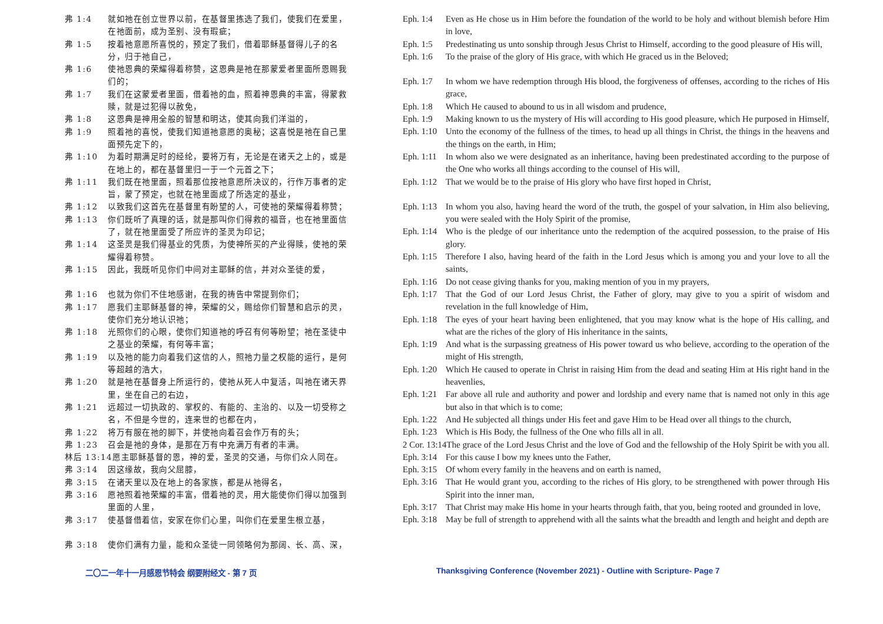弗 1:4 就如祂在创立世界以前，在基督里拣选了我们，使我们在爱里，在祂面前，成为圣别、没有瑕疵；
弗 1:5 按着祂意愿所喜悦的，预定了我们，借着耶稣基督得儿子的名分，归于祂自己，
弗 1:6 使祂恩典的荣耀得着称赞，这恩典是祂在那蒙爱者里面所恩赐我们的；
弗 1:7 我们在这蒙爱者里面，借着祂的血，照着神恩典的丰富，得蒙救赎，就是过犯得以赦免，
弗 1:8 这恩典是神用全般的智慧和明达，使其向我们洋溢的，
弗 1:9 照着祂的喜悦，使我们知道祂意愿的奥秘；这喜悦是祂在自己里面预先定下的，
弗 1:10 为着时期满足时的经纶，要将万有，无论是在诸天之上的，或是在地上的，都在基督里归一于一个元首之下；
弗 1:11 我们既在祂里面，照着那位按祂意愿所决议的，行作万事者的定旨，蒙了预定，也就在祂里面成了所选定的基业，
弗 1:12 以致我们这首先在基督里有盼望的人，可使祂的荣耀得着称赞；
弗 1:13 你们既听了真理的话，就是那叫你们得救的福音，也在祂里面信了，就在祂里面受了所应许的圣灵为印记；
弗 1:14 这圣灵是我们得基业的凭质，为使神所买的产业得赎，使祂的荣耀得着称赞。
弗 1:15 因此，我既听见你们中间对主耶稣的信，并对众圣徒的爱，
弗 1:16 也就为你们不住地感谢，在我的祷告中常提到你们；
弗 1:17 愿我们主耶稣基督的神，荣耀的父，赐给你们智慧和启示的灵，使你们充分地认识祂；
弗 1:18 光照你们的心眼，使你们知道祂的呼召有何等盼望；祂在圣徒中之基业的荣耀，有何等丰富；
弗 1:19 以及祂的能力向着我们这信的人，照祂力量之权能的运行，是何等超越的浩大，
弗 1:20 就是祂在基督身上所运行的，使祂从死人中复活，叫祂在诸天界里，坐在自己的右边，
弗 1:21 远超过一切执政的、掌权的、有能的、主治的、以及一切受称之名，不但是今世的，连来世的也都在内，
弗 1:22 将万有服在祂的脚下，并使祂向着召会作万有的头；
弗 1:23 召会是祂的身体，是那在万有中充满万有者的丰满。
林后 13:14 愿主耶稣基督的恩，神的爱，圣灵的交通，与你们众人同在。
弗 3:14 因这缘故，我向父屈膝，
弗 3:15 在诸天里以及在地上的各家族，都是从祂得名，
弗 3:16 愿祂照着祂荣耀的丰富，借着祂的灵，用大能使你们得以加强到里面的人里，
弗 3:17 使基督借着信，安家在你们心里，叫你们在爱里生根立基，
弗 3:18 使你们满有力量，能和众圣徒一同领略何为那阔、长、高、深，
Eph. 1:4 Even as He chose us in Him before the foundation of the world to be holy and without blemish before Him in love,
Eph. 1:5 Predestinating us unto sonship through Jesus Christ to Himself, according to the good pleasure of His will,
Eph. 1:6 To the praise of the glory of His grace, with which He graced us in the Beloved;
Eph. 1:7 In whom we have redemption through His blood, the forgiveness of offenses, according to the riches of His grace,
Eph. 1:8 Which He caused to abound to us in all wisdom and prudence,
Eph. 1:9 Making known to us the mystery of His will according to His good pleasure, which He purposed in Himself,
Eph. 1:10 Unto the economy of the fullness of the times, to head up all things in Christ, the things in the heavens and the things on the earth, in Him;
Eph. 1:11 In whom also we were designated as an inheritance, having been predestinated according to the purpose of the One who works all things according to the counsel of His will,
Eph. 1:12 That we would be to the praise of His glory who have first hoped in Christ,
Eph. 1:13 In whom you also, having heard the word of the truth, the gospel of your salvation, in Him also believing, you were sealed with the Holy Spirit of the promise,
Eph. 1:14 Who is the pledge of our inheritance unto the redemption of the acquired possession, to the praise of His glory.
Eph. 1:15 Therefore I also, having heard of the faith in the Lord Jesus which is among you and your love to all the saints,
Eph. 1:16 Do not cease giving thanks for you, making mention of you in my prayers,
Eph. 1:17 That the God of our Lord Jesus Christ, the Father of glory, may give to you a spirit of wisdom and revelation in the full knowledge of Him,
Eph. 1:18 The eyes of your heart having been enlightened, that you may know what is the hope of His calling, and what are the riches of the glory of His inheritance in the saints,
Eph. 1:19 And what is the surpassing greatness of His power toward us who believe, according to the operation of the might of His strength,
Eph. 1:20 Which He caused to operate in Christ in raising Him from the dead and seating Him at His right hand in the heavenlies,
Eph. 1:21 Far above all rule and authority and power and lordship and every name that is named not only in this age but also in that which is to come;
Eph. 1:22 And He subjected all things under His feet and gave Him to be Head over all things to the church,
Eph. 1:23 Which is His Body, the fullness of the One who fills all in all.
2 Cor. 13:14 The grace of the Lord Jesus Christ and the love of God and the fellowship of the Holy Spirit be with you all.
Eph. 3:14 For this cause I bow my knees unto the Father,
Eph. 3:15 Of whom every family in the heavens and on earth is named,
Eph. 3:16 That He would grant you, according to the riches of His glory, to be strengthened with power through His Spirit into the inner man,
Eph. 3:17 That Christ may make His home in your hearts through faith, that you, being rooted and grounded in love,
Eph. 3:18 May be full of strength to apprehend with all the saints what the breadth and length and height and depth are
二〇二一年十一月感恩节特会 纲要附经文 - 第 7 页 Thanksgiving Conference (November 2021) - Outline with Scripture- Page 7